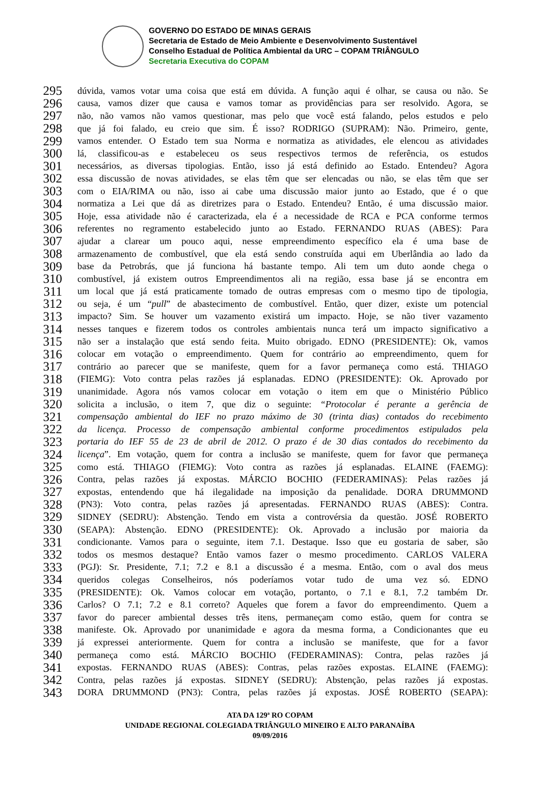GOVERNO DO ESTADO DE MINAS GERAIS
Secretaria de Estado de Meio Ambiente e Desenvolvimento Sustentável
Conselho Estadual de Política Ambiental da URC – COPAM TRIÂNGULO
Secretaria Executiva do COPAM
295 dúvida, vamos votar uma coisa que está em dúvida. A função aqui é olhar, se causa ou não. Se
296 causa, vamos dizer que causa e vamos tomar as providências para ser resolvido. Agora, se
297 não, não vamos não vamos questionar, mas pelo que você está falando, pelos estudos e pelo
298 que já foi falado, eu creio que sim. É isso? RODRIGO (SUPRAM): Não. Primeiro, gente,
299 vamos entender. O Estado tem sua Norma e normatiza as atividades, ele elencou as atividades
300 lá, classificou-as e estabeleceu os seus respectivos termos de referência, os estudos
301 necessários, as diversas tipologias. Então, isso já está definido ao Estado. Entendeu? Agora
302 essa discussão de novas atividades, se elas têm que ser elencadas ou não, se elas têm que ser
303 com o EIA/RIMA ou não, isso ai cabe uma discussão maior junto ao Estado, que é o que
304 normatiza a Lei que dá as diretrizes para o Estado. Entendeu? Então, é uma discussão maior.
305 Hoje, essa atividade não é caracterizada, ela é a necessidade de RCA e PCA conforme termos
306 referentes no regramento estabelecido junto ao Estado. FERNANDO RUAS (ABES): Para
307 ajudar a clarear um pouco aqui, nesse empreendimento específico ela é uma base de
308 armazenamento de combustível, que ela está sendo construída aqui em Uberlândia ao lado da
309 base da Petrobrás, que já funciona há bastante tempo. Ali tem um duto aonde chega o
310 combustível, já existem outros Empreendimentos ali na região, essa base já se encontra em
311 um local que já está praticamente tomado de outras empresas com o mesmo tipo de tipologia,
312 ou seja, é um “pull” de abastecimento de combustível. Então, quer dizer, existe um potencial
313 impacto? Sim. Se houver um vazamento existirá um impacto. Hoje, se não tiver vazamento
314 nesses tanques e fizerem todos os controles ambientais nunca terá um impacto significativo a
315 não ser a instalação que está sendo feita. Muito obrigado. EDNO (PRESIDENTE): Ok, vamos
316 colocar em votação o empreendimento. Quem for contrário ao empreendimento, quem for
317 contrário ao parecer que se manifeste, quem for a favor permaneça como está. THIAGO
318 (FIEMG): Voto contra pelas razões já esplanadas. EDNO (PRESIDENTE): Ok. Aprovado por
319 unanimidade. Agora nós vamos colocar em votação o item em que o Ministério Público
320 solicita a inclusão, o item 7, que diz o seguinte: “Protocolar é perante a gerência de
321 compensação ambiental do IEF no prazo máximo de 30 (trinta dias) contados do recebimento
322 da licença. Processo de compensação ambiental conforme procedimentos estipulados pela
323 portaria do IEF 55 de 23 de abril de 2012. O prazo é de 30 dias contados do recebimento da
324 licença”. Em votação, quem for contra a inclusão se manifeste, quem for favor que permaneça
325 como está. THIAGO (FIEMG): Voto contra as razões já esplanadas. ELAINE (FAEMG):
326 Contra, pelas razões já expostas. MÁRCIO BOCHIO (FEDERAMINAS): Pelas razões já
327 expostas, entendendo que há ilegalidade na imposição da penalidade. DORA DRUMMOND
328 (PN3): Voto contra, pelas razões já apresentadas. FERNANDO RUAS (ABES): Contra.
329 SIDNEY (SEDRU): Abstenção. Tendo em vista a controvérsia da questão. JOSÉ ROBERTO
330 (SEAPA): Abstenção. EDNO (PRESIDENTE): Ok. Aprovado a inclusão por maioria da
331 condicionante. Vamos para o seguinte, item 7.1. Destaque. Isso que eu gostaria de saber, são
332 todos os mesmos destaque? Então vamos fazer o mesmo procedimento. CARLOS VALERA
333 (PGJ): Sr. Presidente, 7.1; 7.2 e 8.1 a discussão é a mesma. Então, com o aval dos meus
334 queridos colegas Conselheiros, nós poderíamos votar tudo de uma vez só. EDNO
335 (PRESIDENTE): Ok. Vamos colocar em votação, portanto, o 7.1 e 8.1, 7.2 também Dr.
336 Carlos? O 7.1; 7.2 e 8.1 correto? Aqueles que forem a favor do empreendimento. Quem a
337 favor do parecer ambiental desses três itens, permaneçam como estão, quem for contra se
338 manifeste. Ok. Aprovado por unanimidade e agora da mesma forma, a Condicionantes que eu
339 já expressei anteriormente. Quem for contra a inclusão se manifeste, que for a favor
340 permaneça como está. MÁRCIO BOCHIO (FEDERAMINAS): Contra, pelas razões já
341 expostas. FERNANDO RUAS (ABES): Contras, pelas razões expostas. ELAINE (FAEMG):
342 Contra, pelas razões já expostas. SIDNEY (SEDRU): Abstenção, pelas razões já expostas.
343 DORA DRUMMOND (PN3): Contra, pelas razões já expostas. JOSÉ ROBERTO (SEAPA):
ATA DA 129ª RO COPAM
UNIDADE REGIONAL COLEGIADA TRIÂNGULO MINEIRO E ALTO PARANAÍBA
09/09/2016